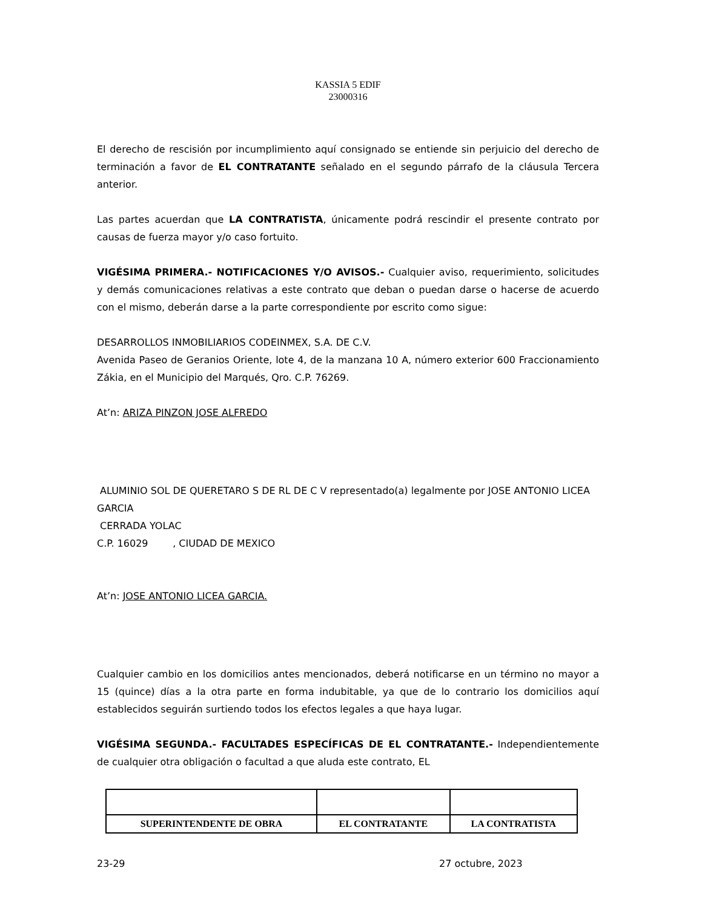KASSIA 5 EDIF
23000316
El derecho de rescisión por incumplimiento aquí consignado se entiende sin perjuicio del derecho de terminación a favor de EL CONTRATANTE señalado en el segundo párrafo de la cláusula Tercera anterior.
Las partes acuerdan que LA CONTRATISTA, únicamente podrá rescindir el presente contrato por causas de fuerza mayor y/o caso fortuito.
VIGÉSIMA PRIMERA.- NOTIFICACIONES Y/O AVISOS.- Cualquier aviso, requerimiento, solicitudes y demás comunicaciones relativas a este contrato que deban o puedan darse o hacerse de acuerdo con el mismo, deberán darse a la parte correspondiente por escrito como sigue:
DESARROLLOS INMOBILIARIOS CODEINMEX, S.A. DE C.V.
Avenida Paseo de Geranios Oriente, lote 4, de la manzana 10 A, número exterior 600 Fraccionamiento Zákia, en el Municipio del Marqués, Qro. C.P. 76269.
At’n: ARIZA PINZON JOSE ALFREDO
ALUMINIO SOL DE QUERETARO S DE RL DE C V representado(a) legalmente por JOSE ANTONIO LICEA GARCIA
CERRADA YOLAC
C.P. 16029 , CIUDAD DE MEXICO
At’n: JOSE ANTONIO LICEA GARCIA.
Cualquier cambio en los domicilios antes mencionados, deberá notificarse en un término no mayor a 15 (quince) días a la otra parte en forma indubitable, ya que de lo contrario los domicilios aquí establecidos seguirán surtiendo todos los efectos legales a que haya lugar.
VIGÉSIMA SEGUNDA.- FACULTADES ESPECÍFICAS DE EL CONTRATANTE.- Independientemente de cualquier otra obligación o facultad a que aluda este contrato, EL
| SUPERINTENDENTE DE OBRA | EL CONTRATANTE | LA CONTRATISTA |
23-29 27 octubre, 2023